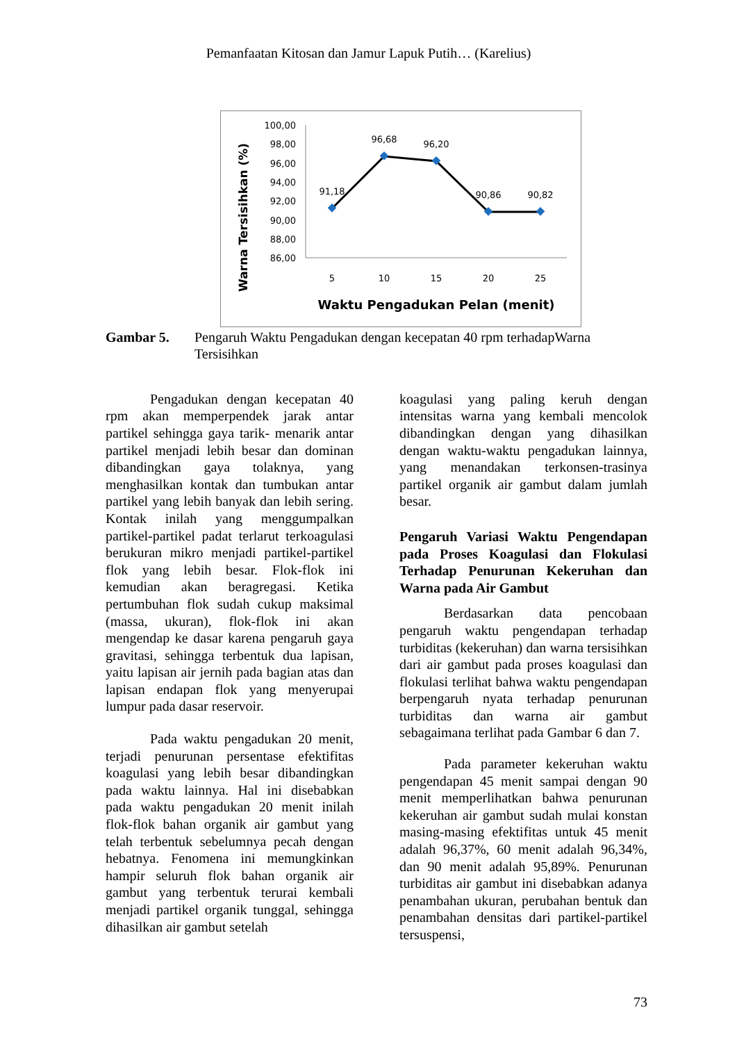Pemanfaatan Kitosan dan Jamur Lapuk Putih… (Karelius)
Warna Tersisihkan (%)
100,00
98,00
96,00
94,00
92,00
90,00
88,00
86,00
5
10
15
20
25
Waktu Pengadukan Pelan (menit)
91,18
96,68
96,20
90,86
90,82
Gambar 5. Pengaruh Waktu Pengadukan dengan kecepatan 40 rpm terhadapWarna Tersisihkan
Pengadukan dengan kecepatan 40 rpm akan memperpendek jarak antar partikel sehingga gaya tarik- menarik antar partikel menjadi lebih besar dan dominan dibandingkan gaya tolaknya, yang menghasilkan kontak dan tumbukan antar partikel yang lebih banyak dan lebih sering. Kontak inilah yang menggumpalkan partikel-partikel padat terlarut terkoagulasi berukuran mikro menjadi partikel-partikel flok yang lebih besar. Flok-flok ini kemudian akan beragregasi. Ketika pertumbuhan flok sudah cukup maksimal (massa, ukuran), flok-flok ini akan mengendap ke dasar karena pengaruh gaya gravitasi, sehingga terbentuk dua lapisan, yaitu lapisan air jernih pada bagian atas dan lapisan endapan flok yang menyerupai lumpur pada dasar reservoir.
Pada waktu pengadukan 20 menit, terjadi penurunan persentase efektifitas koagulasi yang lebih besar dibandingkan pada waktu lainnya. Hal ini disebabkan pada waktu pengadukan 20 menit inilah flok-flok bahan organik air gambut yang telah terbentuk sebelumnya pecah dengan hebatnya. Fenomena ini memungkinkan hampir seluruh flok bahan organik air gambut yang terbentuk terurai kembali menjadi partikel organik tunggal, sehingga dihasilkan air gambut setelah
koagulasi yang paling keruh dengan intensitas warna yang kembali mencolok dibandingkan dengan yang dihasilkan dengan waktu-waktu pengadukan lainnya, yang menandakan terkonsen-trasinya partikel organik air gambut dalam jumlah besar.
Pengaruh Variasi Waktu Pengendapan pada Proses Koagulasi dan Flokulasi Terhadap Penurunan Kekeruhan dan Warna pada Air Gambut
Berdasarkan data pencobaan pengaruh waktu pengendapan terhadap turbiditas (kekeruhan) dan warna tersisihkan dari air gambut pada proses koagulasi dan flokulasi terlihat bahwa waktu pengendapan berpengaruh nyata terhadap penurunan turbiditas dan warna air gambut sebagaimana terlihat pada Gambar 6 dan 7.
Pada parameter kekeruhan waktu pengendapan 45 menit sampai dengan 90 menit memperlihatkan bahwa penurunan kekeruhan air gambut sudah mulai konstan masing-masing efektifitas untuk 45 menit adalah 96,37%, 60 menit adalah 96,34%, dan 90 menit adalah 95,89%. Penurunan turbiditas air gambut ini disebabkan adanya penambahan ukuran, perubahan bentuk dan penambahan densitas dari partikel-partikel tersuspensi,
73